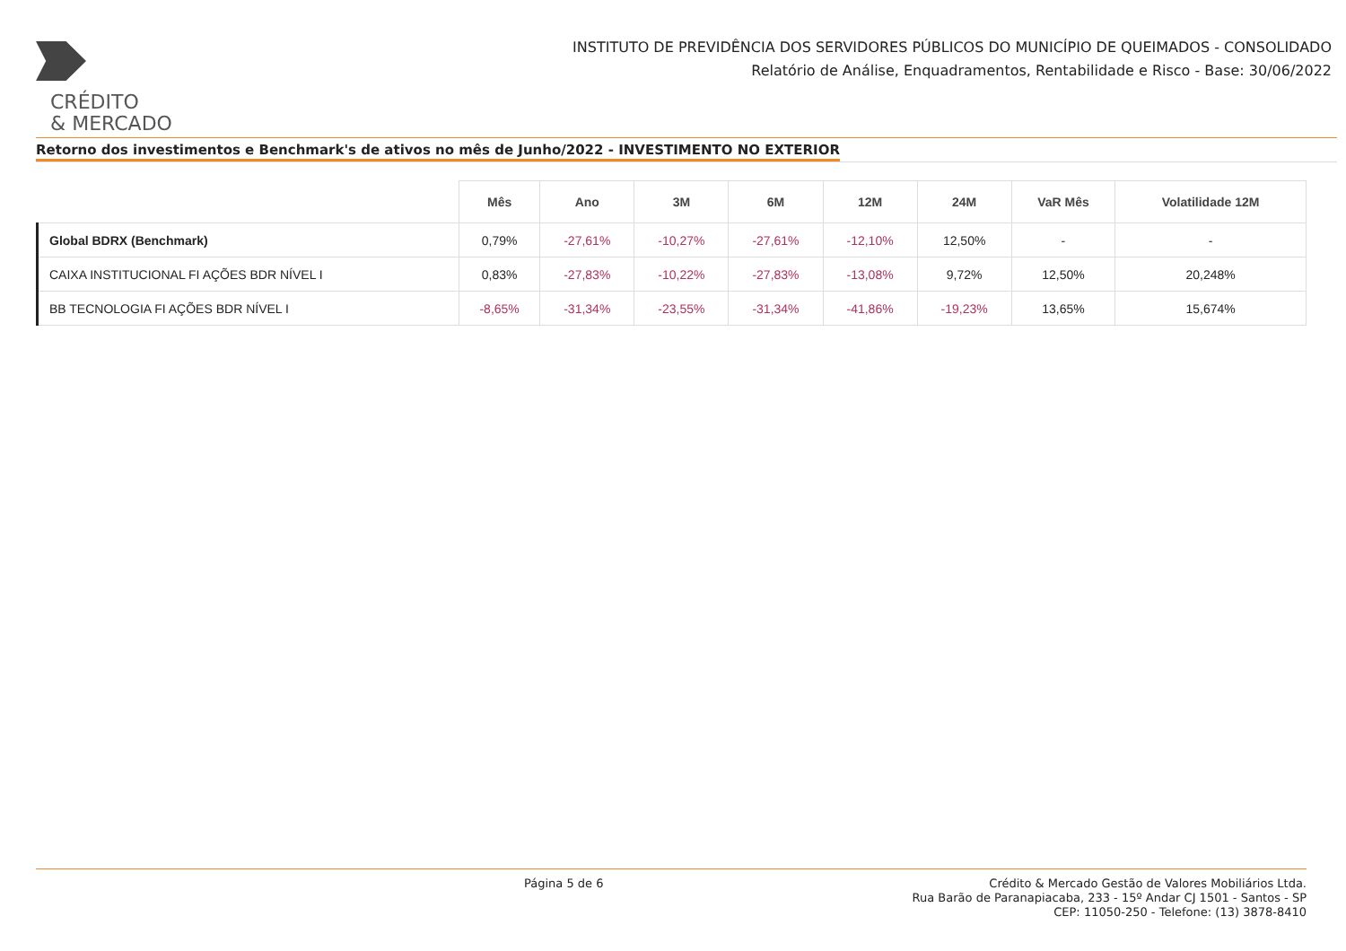CRÉDITO
& MERCADO
INSTITUTO DE PREVIDÊNCIA DOS SERVIDORES PÚBLICOS DO MUNICÍPIO DE QUEIMADOS - CONSOLIDADO
Relatório de Análise, Enquadramentos, Rentabilidade e Risco - Base: 30/06/2022
Retorno dos investimentos e Benchmark's de ativos no mês de Junho/2022 - INVESTIMENTO NO EXTERIOR
| | Mês | Ano | 3M | 6M | 12M | 24M | VaR Mês | Volatilidade 12M |
| --- | --- | --- | --- | --- | --- | --- | --- | --- |
| Global BDRX (Benchmark) | 0,79% | -27,61% | -10,27% | -27,61% | -12,10% | 12,50% | - | - |
| CAIXA INSTITUCIONAL FI AÇÕES BDR NÍVEL I | 0,83% | -27,83% | -10,22% | -27,83% | -13,08% | 9,72% | 12,50% | 20,248% |
| BB TECNOLOGIA FI AÇÕES BDR NÍVEL I | -8,65% | -31,34% | -23,55% | -31,34% | -41,86% | -19,23% | 13,65% | 15,674% |
Página 5 de 6
Crédito & Mercado Gestão de Valores Mobiliários Ltda.
Rua Barão de Paranapiacaba, 233 - 15º Andar CJ 1501 - Santos - SP
CEP: 11050-250 - Telefone: (13) 3878-8410